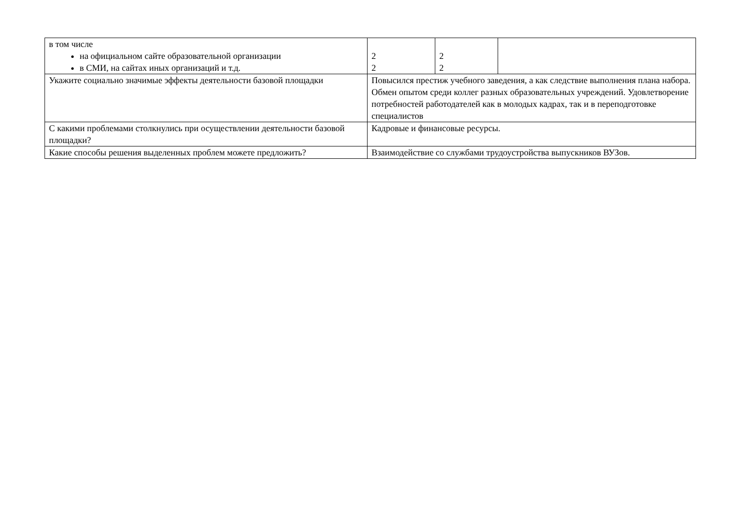| в том числе на официальном сайте образовательной организации в СМИ, на сайтах иных организаций и т.д. | 2 2 | 2 2 | |
| Укажите социально значимые эффекты деятельности базовой площадки | Повысился престиж учебного заведения, а как следствие выполнения плана набора. Обмен опытом среди коллег разных образовательных учреждений. Удовлетворение потребностей работодателей как в молодых кадрах, так и в переподготовке специалистов | | |
| С какими проблемами столкнулись при осуществлении деятельности базовой площадки? | Кадровые и финансовые ресурсы. | | |
| Какие способы решения выделенных проблем можете предложить? | Взаимодействие со службами трудоустройства выпускников ВУЗов. | | |